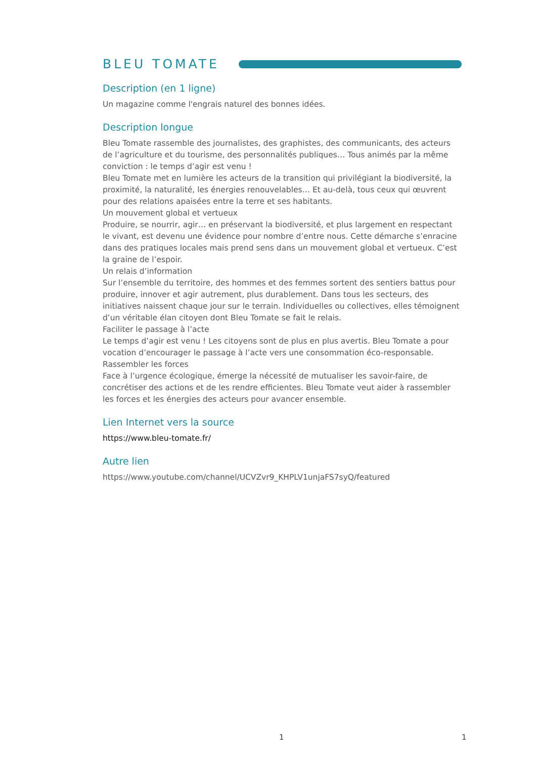BLEU TOMATE
Description (en 1 ligne)
Un magazine comme l'engrais naturel des bonnes idées.
Description longue
Bleu Tomate rassemble des journalistes, des graphistes, des communicants, des acteurs de l’agriculture et du tourisme, des personnalités publiques… Tous animés par la même conviction : le temps d’agir est venu !
Bleu Tomate met en lumière les acteurs de la transition qui privilégiant la biodiversité, la proximité, la naturalité, les énergies renouvelables… Et au-delà, tous ceux qui œuvrent pour des relations apaisées entre la terre et ses habitants.
Un mouvement global et vertueux
Produire, se nourrir, agir… en préservant la biodiversité, et plus largement en respectant le vivant, est devenu une évidence pour nombre d’entre nous. Cette démarche s’enracine dans des pratiques locales mais prend sens dans un mouvement global et vertueux. C’est la graine de l’espoir.
Un relais d’information
Sur l’ensemble du territoire, des hommes et des femmes sortent des sentiers battus pour produire, innover et agir autrement, plus durablement. Dans tous les secteurs, des initiatives naissent chaque jour sur le terrain. Individuelles ou collectives, elles témoignent d’un véritable élan citoyen dont Bleu Tomate se fait le relais.
Faciliter le passage à l’acte
Le temps d’agir est venu ! Les citoyens sont de plus en plus avertis. Bleu Tomate a pour vocation d’encourager le passage à l’acte vers une consommation éco-responsable.
Rassembler les forces
Face à l’urgence écologique, émerge la nécessité de mutualiser les savoir-faire, de concrétiser des actions et de les rendre efficientes. Bleu Tomate veut aider à rassembler les forces et les énergies des acteurs pour avancer ensemble.
Lien Internet vers la source
https://www.bleu-tomate.fr/
Autre lien
https://www.youtube.com/channel/UCVZvr9_KHPLV1unjaFS7syQ/featured
1 1